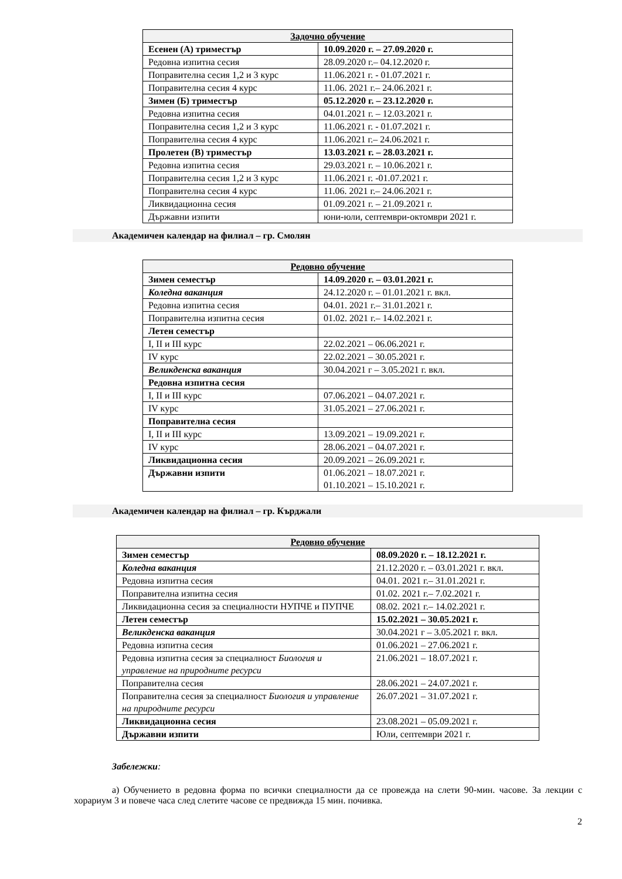| Задочно обучение | |
| --- | --- |
| Есенен (А) триместър | 10.09.2020 г. – 27.09.2020 г. |
| Редовна изпитна сесия | 28.09.2020 г.– 04.12.2020 г. |
| Поправителна сесия 1,2 и 3 курс | 11.06.2021 г. - 01.07.2021 г. |
| Поправителна сесия 4 курс | 11.06. 2021 г.– 24.06.2021 г. |
| Зимен (Б) триместър | 05.12.2020 г. – 23.12.2020 г. |
| Редовна изпитна сесия | 04.01.2021 г. – 12.03.2021 г. |
| Поправителна сесия 1,2 и 3 курс | 11.06.2021 г. - 01.07.2021 г. |
| Поправителна сесия 4 курс | 11.06.2021 г.– 24.06.2021 г. |
| Пролетен (В) триместър | 13.03.2021 г. – 28.03.2021 г. |
| Редовна изпитна сесия | 29.03.2021 г. – 10.06.2021 г. |
| Поправителна сесия 1,2 и 3 курс | 11.06.2021 г. -01.07.2021 г. |
| Поправителна сесия 4 курс | 11.06. 2021 г.– 24.06.2021 г. |
| Ликвидационна сесия | 01.09.2021 г. – 21.09.2021 г. |
| Държавни изпити | юни-юли, септември-октомври 2021 г. |
Академичен календар на филиал – гр. Смолян
| Редовно обучение | |
| --- | --- |
| Зимен семестър | 14.09.2020 г. – 03.01.2021 г. |
| Коледна ваканция | 24.12.2020 г. – 01.01.2021 г. вкл. |
| Редовна изпитна сесия | 04.01. 2021 г.– 31.01.2021 г. |
| Поправителна изпитна сесия | 01.02. 2021 г.– 14.02.2021 г. |
| Летен семестър | |
| I, II и III курс | 22.02.2021 – 06.06.2021 г. |
| IV курс | 22.02.2021 – 30.05.2021 г. |
| Великденска ваканция | 30.04.2021 г – 3.05.2021 г. вкл. |
| Редовна изпитна сесия | |
| I, II и III курс | 07.06.2021 – 04.07.2021 г. |
| IV курс | 31.05.2021 – 27.06.2021 г. |
| Поправителна сесия | |
| I, II и III курс | 13.09.2021 – 19.09.2021 г. |
| IV курс | 28.06.2021 – 04.07.2021 г. |
| Ликвидационна сесия | 20.09.2021 – 26.09.2021 г. |
| Държавни изпити | 01.06.2021 – 18.07.2021 г. 01.10.2021 – 15.10.2021 г. |
Академичен календар на филиал – гр. Кърджали
| Редовно обучение | |
| --- | --- |
| Зимен семестър | 08.09.2020 г. – 18.12.2021 г. |
| Коледна ваканция | 21.12.2020 г. – 03.01.2021 г. вкл. |
| Редовна изпитна сесия | 04.01. 2021 г.– 31.01.2021 г. |
| Поправителна изпитна сесия | 01.02. 2021 г.– 7.02.2021 г. |
| Ликвидационна сесия за специалности НУПЧЕ и ПУПЧЕ | 08.02. 2021 г.– 14.02.2021 г. |
| Летен семестър | 15.02.2021 – 30.05.2021 г. |
| Великденска ваканция | 30.04.2021 г – 3.05.2021 г. вкл. |
| Редовна изпитна сесия | 01.06.2021 – 27.06.2021 г. |
| Редовна изпитна сесия за специалност Биология и управление на природните ресурси | 21.06.2021 – 18.07.2021 г. |
| Поправителна сесия | 28.06.2021 – 24.07.2021 г. |
| Поправителна сесия за специалност Биология и управление на природните ресурси | 26.07.2021 – 31.07.2021 г. |
| Ликвидационна сесия | 23.08.2021 – 05.09.2021 г. |
| Държавни изпити | Юли, септември 2021 г. |
Забележки:
а) Обучението в редовна форма по всички специалности да се провежда на слети 90-мин. часове. За лекции с хорариум 3 и повече часа след слетите часове се предвижда 15 мин. почивка.
2